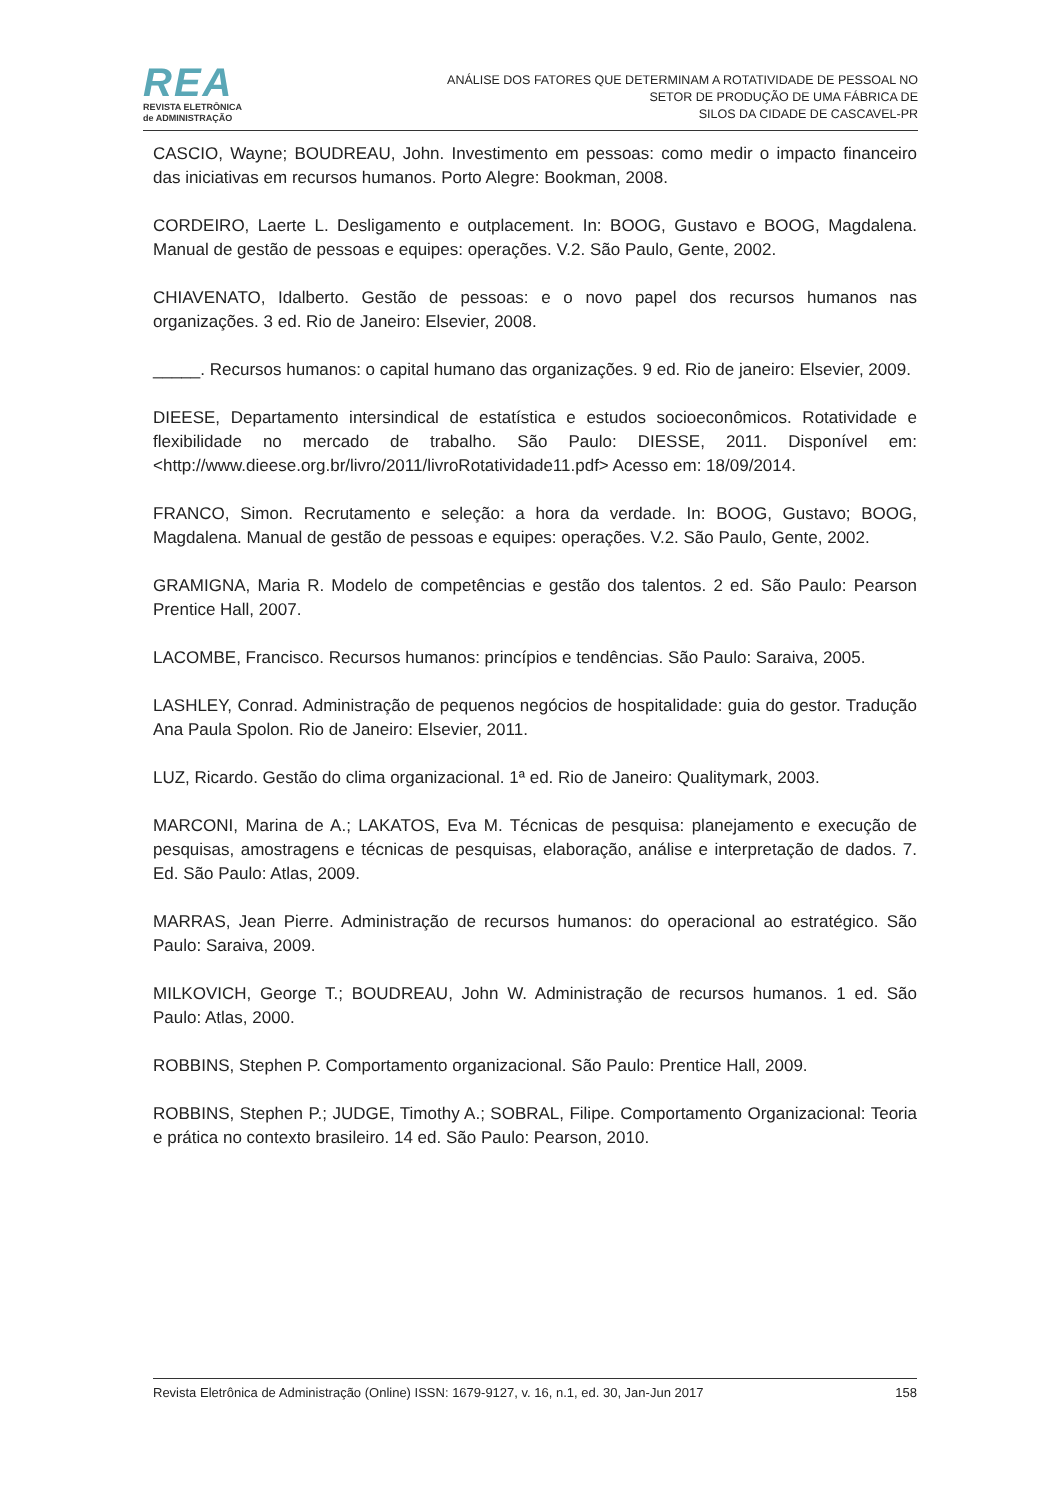REA
REVISTA ELETRÔNICA
de ADMINISTRAÇÃO
ANÁLISE DOS FATORES QUE DETERMINAM A ROTATIVIDADE DE PESSOAL NO
SETOR DE PRODUÇÃO DE UMA FÁBRICA DE
SILOS DA CIDADE DE CASCAVEL-PR
CASCIO, Wayne; BOUDREAU, John. Investimento em pessoas: como medir o impacto financeiro das iniciativas em recursos humanos. Porto Alegre: Bookman, 2008.
CORDEIRO, Laerte L. Desligamento e outplacement. In: BOOG, Gustavo e BOOG, Magdalena. Manual de gestão de pessoas e equipes: operações. V.2. São Paulo, Gente, 2002.
CHIAVENATO, Idalberto. Gestão de pessoas: e o novo papel dos recursos humanos nas organizações. 3 ed. Rio de Janeiro: Elsevier, 2008.
_____. Recursos humanos: o capital humano das organizações. 9 ed. Rio de janeiro: Elsevier, 2009.
DIEESE, Departamento intersindical de estatística e estudos socioeconômicos. Rotatividade e flexibilidade no mercado de trabalho. São Paulo: DIESSE, 2011. Disponível em: <http://www.dieese.org.br/livro/2011/livroRotatividade11.pdf> Acesso em: 18/09/2014.
FRANCO, Simon. Recrutamento e seleção: a hora da verdade. In: BOOG, Gustavo; BOOG, Magdalena. Manual de gestão de pessoas e equipes: operações. V.2. São Paulo, Gente, 2002.
GRAMIGNA, Maria R. Modelo de competências e gestão dos talentos. 2 ed. São Paulo: Pearson Prentice Hall, 2007.
LACOMBE, Francisco. Recursos humanos: princípios e tendências. São Paulo: Saraiva, 2005.
LASHLEY, Conrad. Administração de pequenos negócios de hospitalidade: guia do gestor. Tradução Ana Paula Spolon. Rio de Janeiro: Elsevier, 2011.
LUZ, Ricardo. Gestão do clima organizacional. 1ª ed. Rio de Janeiro: Qualitymark, 2003.
MARCONI, Marina de A.; LAKATOS, Eva M. Técnicas de pesquisa: planejamento e execução de pesquisas, amostragens e técnicas de pesquisas, elaboração, análise e interpretação de dados. 7. Ed. São Paulo: Atlas, 2009.
MARRAS, Jean Pierre. Administração de recursos humanos: do operacional ao estratégico. São Paulo: Saraiva, 2009.
MILKOVICH, George T.; BOUDREAU, John W. Administração de recursos humanos. 1 ed. São Paulo: Atlas, 2000.
ROBBINS, Stephen P. Comportamento organizacional. São Paulo: Prentice Hall, 2009.
ROBBINS, Stephen P.; JUDGE, Timothy A.; SOBRAL, Filipe. Comportamento Organizacional: Teoria e prática no contexto brasileiro. 14 ed. São Paulo: Pearson, 2010.
Revista Eletrônica de Administração (Online) ISSN: 1679-9127, v. 16, n.1, ed. 30, Jan-Jun 2017 158